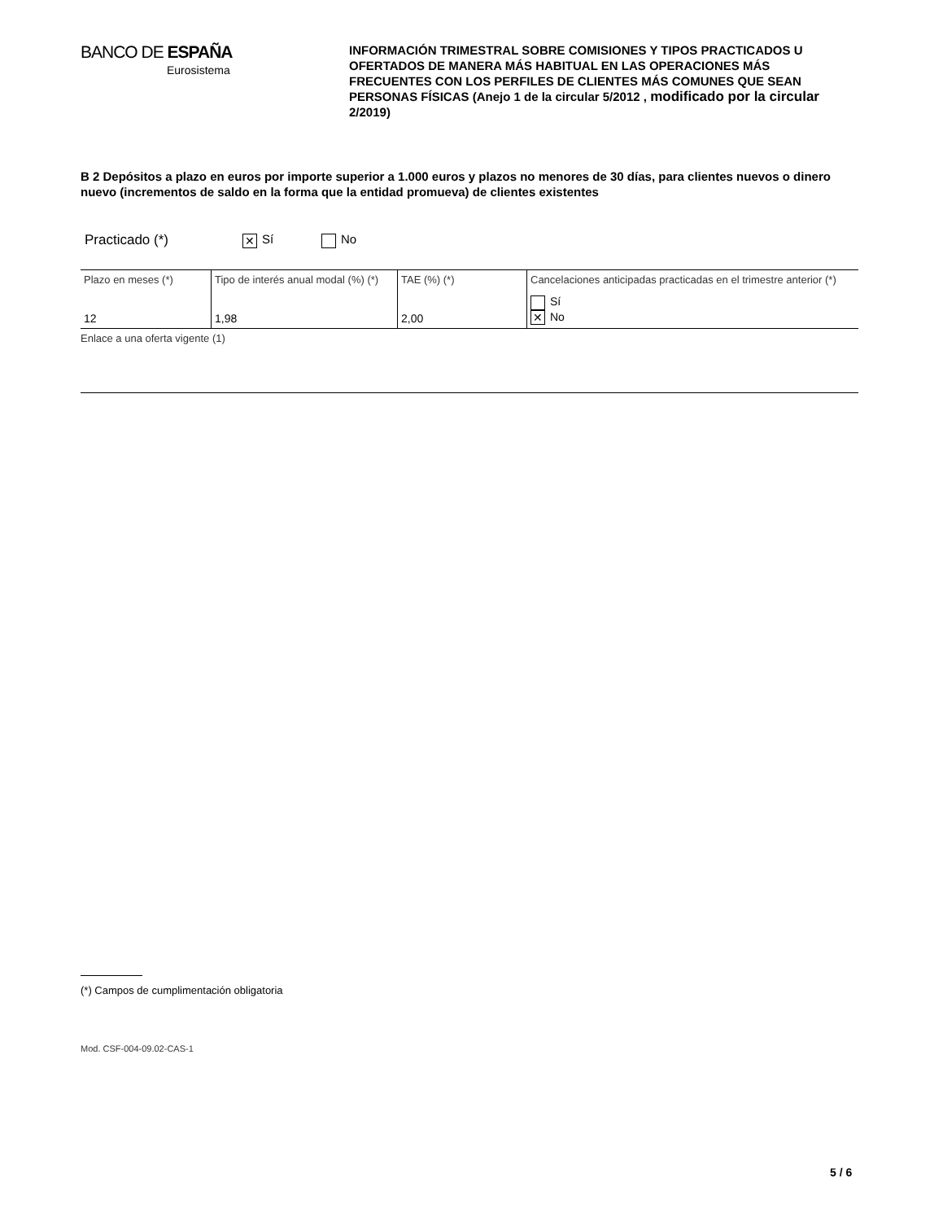BANCO DE ESPAÑA
Eurosistema
INFORMACIÓN TRIMESTRAL SOBRE COMISIONES Y TIPOS PRACTICADOS U OFERTADOS DE MANERA MÁS HABITUAL EN LAS OPERACIONES MÁS FRECUENTES CON LOS PERFILES DE CLIENTES MÁS COMUNES QUE SEAN PERSONAS FÍSICAS (Anejo 1 de la circular 5/2012 , modificado por la circular 2/2019)
B 2 Depósitos a plazo en euros por importe superior a 1.000 euros y plazos no menores de 30 días, para clientes nuevos o dinero nuevo (incrementos de saldo en la forma que la entidad promueva) de clientes existentes
Practicado (*) ✕ Sí No
| Plazo en meses (*) | Tipo de interés anual modal (%) (*) | TAE (%) (*) | Cancelaciones anticipadas practicadas en el trimestre anterior (*) |
| --- | --- | --- | --- |
| 12 | 1,98 | 2,00 | Sí ✕ No |
Enlace a una oferta vigente (1)
(*) Campos de cumplimentación obligatoria
Mod. CSF-004-09.02-CAS-1
5 / 6